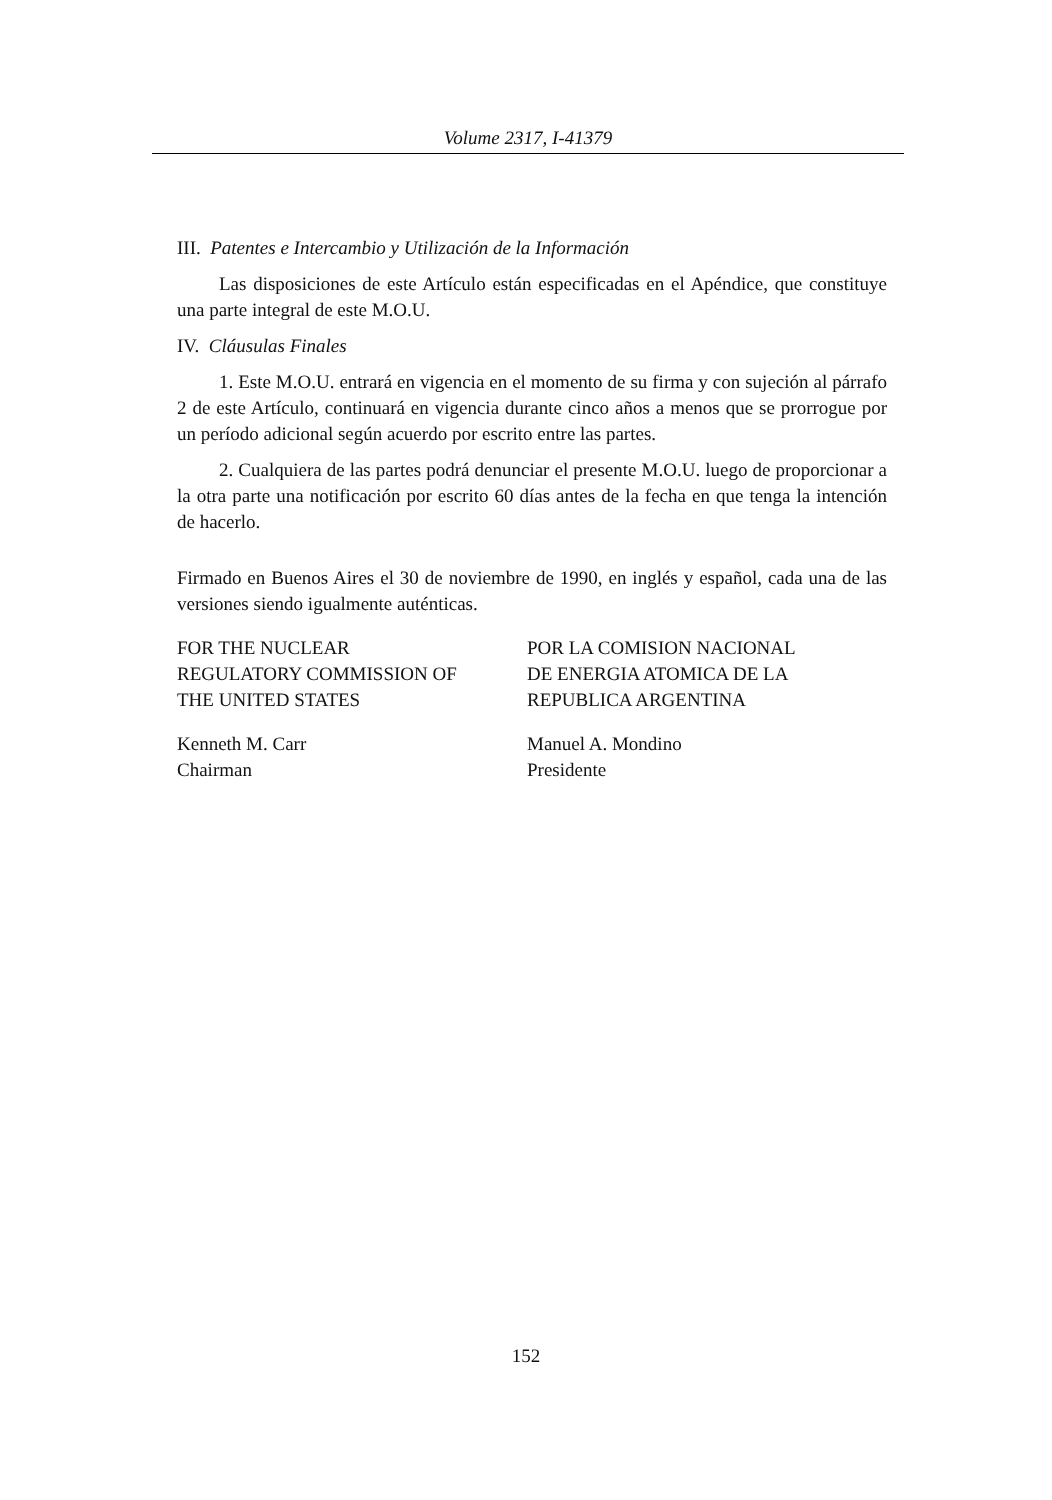Volume 2317, I-41379
III. Patentes e Intercambio y Utilización de la Información
Las disposiciones de este Artículo están especificadas en el Apéndice, que constituye una parte integral de este M.O.U.
IV. Cláusulas Finales
1. Este M.O.U. entrará en vigencia en el momento de su firma y con sujeción al párrafo 2 de este Artículo, continuará en vigencia durante cinco años a menos que se prorrogue por un período adicional según acuerdo por escrito entre las partes.
2. Cualquiera de las partes podrá denunciar el presente M.O.U. luego de proporcionar a la otra parte una notificación por escrito 60 días antes de la fecha en que tenga la intención de hacerlo.
Firmado en Buenos Aires el 30 de noviembre de 1990, en inglés y español, cada una de las versiones siendo igualmente auténticas.
FOR THE NUCLEAR
REGULATORY COMMISSION OF
THE UNITED STATES
POR LA COMISION NACIONAL
DE ENERGIA ATOMICA DE LA
REPUBLICA ARGENTINA
Kenneth M. Carr
Chairman
Manuel A. Mondino
Presidente
152